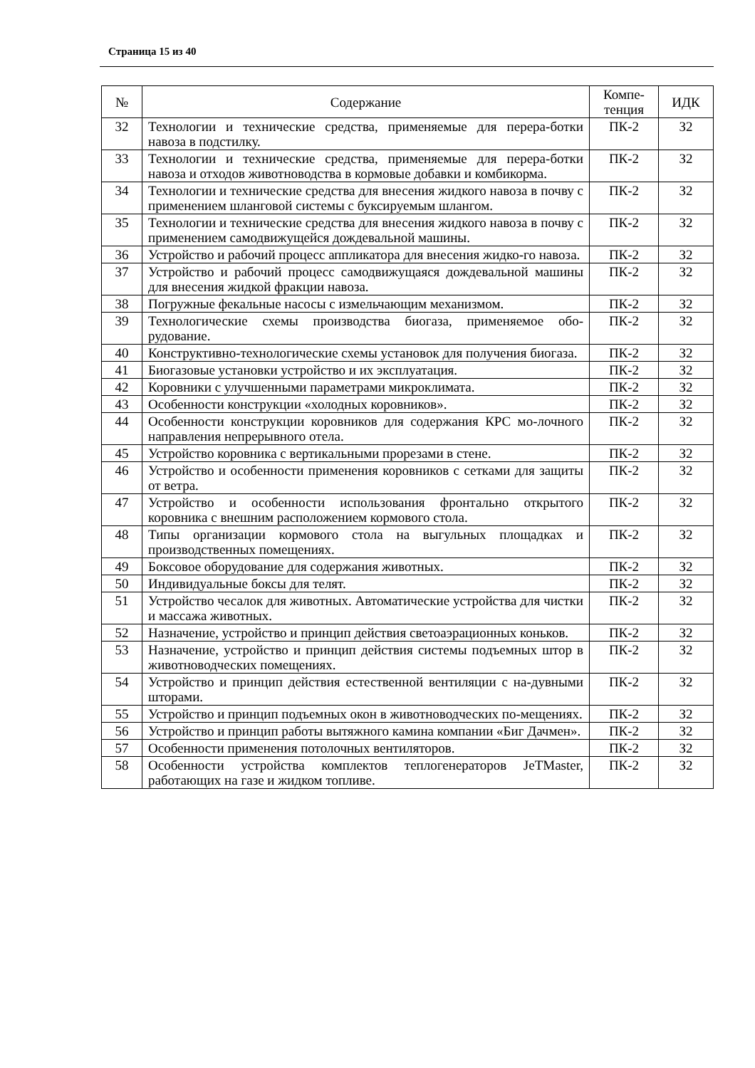Страница 15 из 40
| № | Содержание | Компе- тенция | ИДК |
| --- | --- | --- | --- |
| 32 | Технологии и технические средства, применяемые для перера-ботки навоза в подстилку. | ПК-2 | З2 |
| 33 | Технологии и технические средства, применяемые для перера-ботки навоза и отходов животноводства в кормовые добавки и комбикорма. | ПК-2 | З2 |
| 34 | Технологии и технические средства для внесения жидкого навоза в почву с применением шланговой системы с буксируемым шлангом. | ПК-2 | З2 |
| 35 | Технологии и технические средства для внесения жидкого навоза в почву с применением самодвижущейся дождевальной машины. | ПК-2 | З2 |
| 36 | Устройство и рабочий процесс аппликатора для внесения жидко-го навоза. | ПК-2 | З2 |
| 37 | Устройство и рабочий процесс самодвижущаяся дождевальной машины для внесения жидкой фракции навоза. | ПК-2 | З2 |
| 38 | Погружные фекальные насосы с измельчающим механизмом. | ПК-2 | З2 |
| 39 | Технологические схемы производства биогаза, применяемое обо-рудование. | ПК-2 | З2 |
| 40 | Конструктивно-технологические схемы установок для получения биогаза. | ПК-2 | З2 |
| 41 | Биогазовые установки устройство и их эксплуатация. | ПК-2 | З2 |
| 42 | Коровники с улучшенными параметрами микроклимата. | ПК-2 | З2 |
| 43 | Особенности конструкции «холодных коровников». | ПК-2 | З2 |
| 44 | Особенности конструкции коровников для содержания КРС мо-лочного направления непрерывного отела. | ПК-2 | З2 |
| 45 | Устройство коровника с вертикальными прорезами в стене. | ПК-2 | З2 |
| 46 | Устройство и особенности применения коровников с сетками для защиты от ветра. | ПК-2 | З2 |
| 47 | Устройство и особенности использования фронтально открытого коровника с внешним расположением кормового стола. | ПК-2 | З2 |
| 48 | Типы организации кормового стола на выгульных площадках и производственных помещениях. | ПК-2 | З2 |
| 49 | Боксовое оборудование для содержания животных. | ПК-2 | З2 |
| 50 | Индивидуальные боксы для телят. | ПК-2 | З2 |
| 51 | Устройство чесалок для животных. Автоматические устройства для чистки и массажа животных. | ПК-2 | З2 |
| 52 | Назначение, устройство и принцип действия светоаэрационных коньков. | ПК-2 | З2 |
| 53 | Назначение, устройство и принцип действия системы подъемных штор в животноводческих помещениях. | ПК-2 | З2 |
| 54 | Устройство и принцип действия естественной вентиляции с на-дувными шторами. | ПК-2 | З2 |
| 55 | Устройство и принцип подъемных окон в животноводческих по-мещениях. | ПК-2 | З2 |
| 56 | Устройство и принцип работы вытяжного камина компании «Биг Дачмен». | ПК-2 | З2 |
| 57 | Особенности применения потолочных вентиляторов. | ПК-2 | З2 |
| 58 | Особенности устройства комплектов теплогенераторов JeTMaster, работающих на газе и жидком топливе. | ПК-2 | З2 |